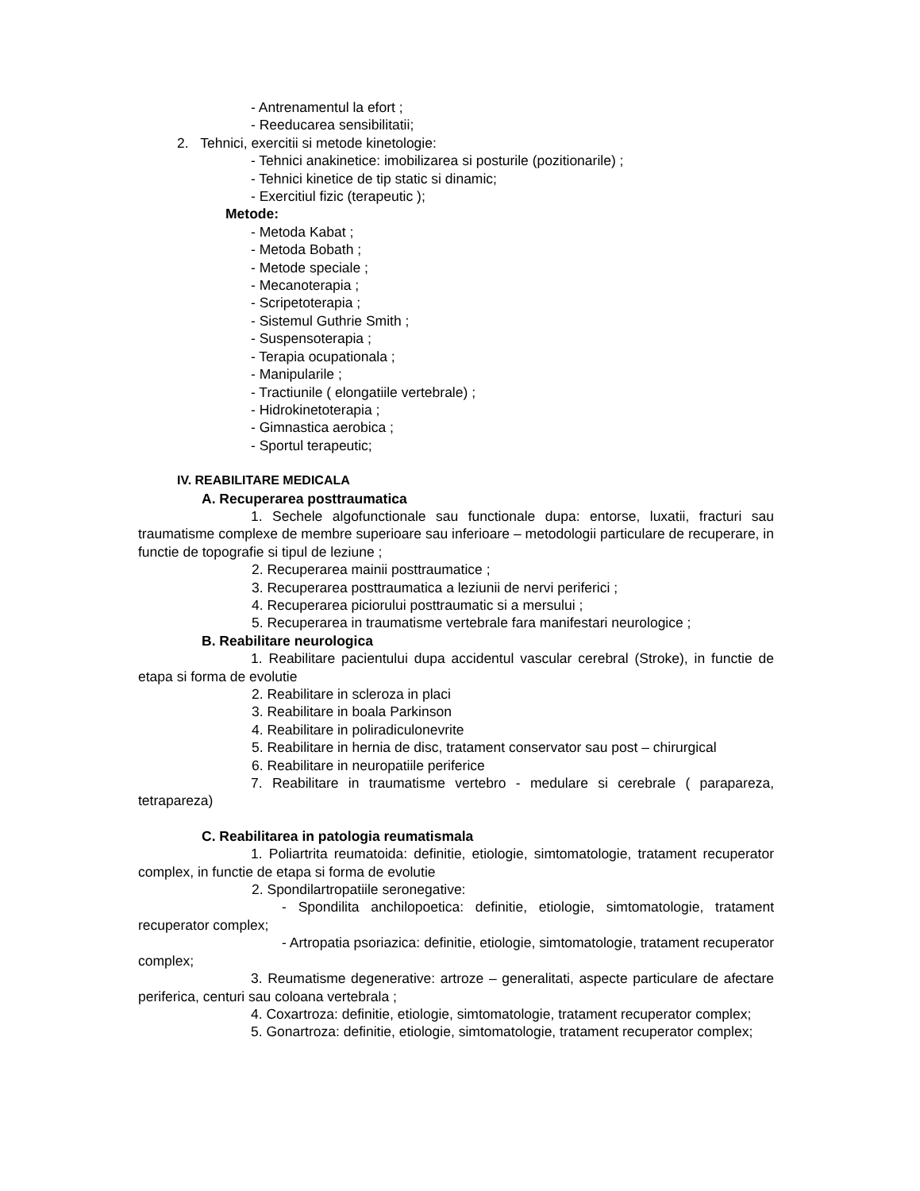- Antrenamentul la efort ;
- Reeducarea sensibilitatii;
2. Tehnici, exercitii si metode kinetologie:
- Tehnici anakinetice: imobilizarea si posturile (pozitionarile) ;
- Tehnici kinetice de tip static si dinamic;
- Exercitiul fizic (terapeutic );
Metode:
- Metoda Kabat ;
- Metoda Bobath ;
- Metode speciale ;
- Mecanoterapia ;
- Scripetoterapia ;
- Sistemul Guthrie Smith ;
- Suspensoterapia ;
- Terapia ocupationala ;
- Manipularile ;
- Tractiunile ( elongatiile vertebrale) ;
- Hidrokinetoterapia ;
- Gimnastica aerobica ;
- Sportul terapeutic;
IV. REABILITARE MEDICALA
A. Recuperarea posttraumatica
1. Sechele algofunctionale sau functionale dupa: entorse, luxatii, fracturi sau traumatisme complexe de membre superioare sau inferioare – metodologii particulare de recuperare, in functie de topografie si tipul de leziune ;
2. Recuperarea mainii posttraumatice ;
3. Recuperarea posttraumatica a leziunii de nervi periferici ;
4. Recuperarea piciorului posttraumatic si a mersului ;
5. Recuperarea in traumatisme vertebrale fara manifestari neurologice ;
B. Reabilitare neurologica
1. Reabilitare pacientului dupa accidentul vascular cerebral (Stroke), in functie de etapa si forma de evolutie
2. Reabilitare in scleroza in placi
3. Reabilitare in boala Parkinson
4. Reabilitare in poliradiculonevrite
5. Reabilitare in hernia de disc, tratament conservator sau post – chirurgical
6. Reabilitare in neuropatiile periferice
7. Reabilitare in traumatisme vertebro - medulare si cerebrale ( parapareza, tetrapareza)
C. Reabilitarea in patologia reumatismala
1. Poliartrita reumatoida: definitie, etiologie, simtomatologie, tratament recuperator complex, in functie de etapa si forma de evolutie
2. Spondilartropatiile seronegative:
- Spondilita anchilopoetica: definitie, etiologie, simtomatologie, tratament recuperator complex;
- Artropatia psoriazica: definitie, etiologie, simtomatologie, tratament recuperator complex;
3. Reumatisme degenerative: artroze – generalitati, aspecte particulare de afectare periferica, centuri sau coloana vertebrala ;
4. Coxartroza: definitie, etiologie, simtomatologie, tratament recuperator complex;
5. Gonartroza: definitie, etiologie, simtomatologie, tratament recuperator complex;